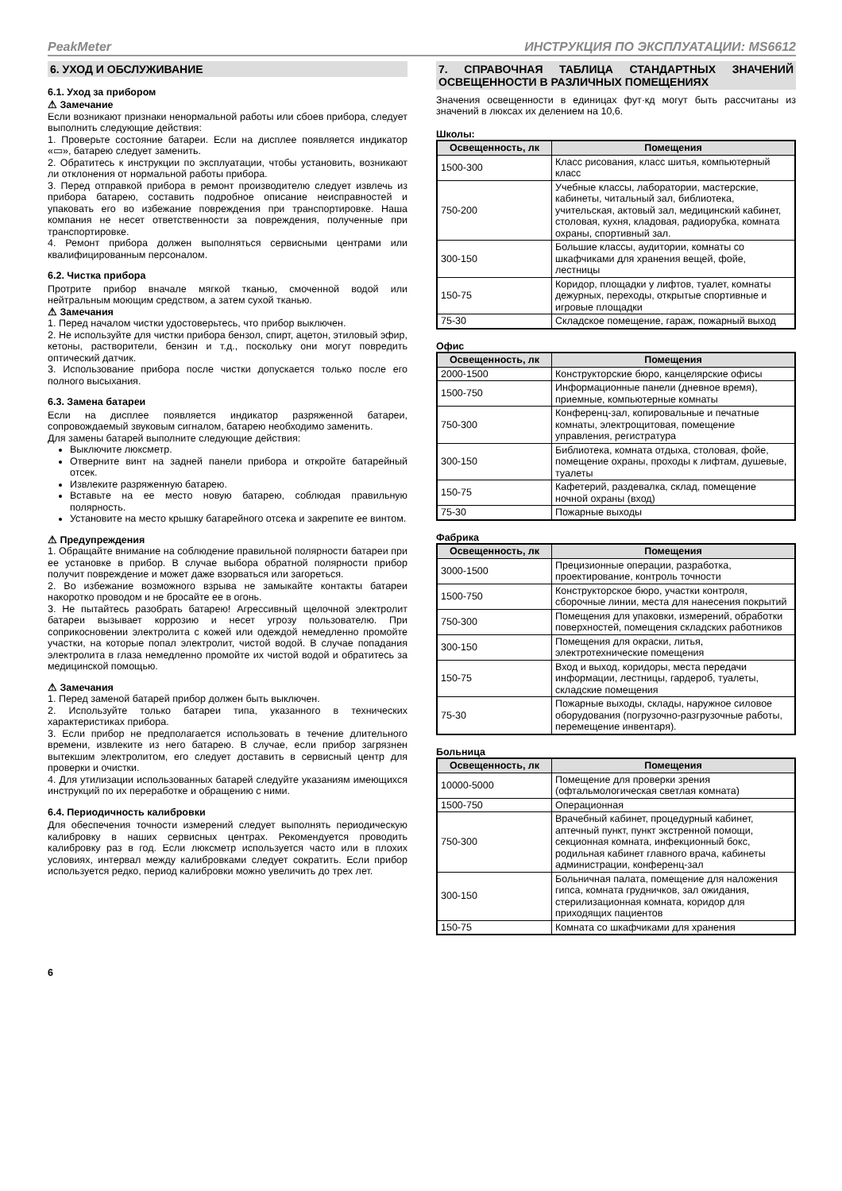PeakMeter ИНСТРУКЦИЯ ПО ЭКСПЛУАТАЦИИ: MS6612
6. УХОД И ОБСЛУЖИВАНИЕ
6.1. Уход за прибором
⚠ Замечание
Если возникают признаки ненормальной работы или сбоев прибора, следует выполнить следующие действия:
1. Проверьте состояние батареи. Если на дисплее появляется индикатор «▭», батарею следует заменить.
2. Обратитесь к инструкции по эксплуатации, чтобы установить, возникают ли отклонения от нормальной работы прибора.
3. Перед отправкой прибора в ремонт производителю следует извлечь из прибора батарею, составить подробное описание неисправностей и упаковать его во избежание повреждения при транспортировке. Наша компания не несет ответственности за повреждения, полученные при транспортировке.
4. Ремонт прибора должен выполняться сервисными центрами или квалифицированным персоналом.
6.2. Чистка прибора
Протрите прибор вначале мягкой тканью, смоченной водой или нейтральным моющим средством, а затем сухой тканью.
⚠ Замечания
1. Перед началом чистки удостоверьтесь, что прибор выключен.
2. Не используйте для чистки прибора бензол, спирт, ацетон, этиловый эфир, кетоны, растворители, бензин и т.д., поскольку они могут повредить оптический датчик.
3. Использование прибора после чистки допускается только после его полного высыхания.
6.3. Замена батареи
Если на дисплее появляется индикатор разряженной батареи, сопровождаемый звуковым сигналом, батарею необходимо заменить.
Для замены батарей выполните следующие действия:
Выключите люксметр.
Отверните винт на задней панели прибора и откройте батарейный отсек.
Извлеките разряженную батарею.
Вставьте на ее место новую батарею, соблюдая правильную полярность.
Установите на место крышку батарейного отсека и закрепите ее винтом.
⚠ Предупреждения
1. Обращайте внимание на соблюдение правильной полярности батареи при ее установке в прибор. В случае выбора обратной полярности прибор получит повреждение и может даже взорваться или загореться.
2. Во избежание возможного взрыва не замыкайте контакты батареи накоротко проводом и не бросайте ее в огонь.
3. Не пытайтесь разобрать батарею! Агрессивный щелочной электролит батареи вызывает коррозию и несет угрозу пользователю. При соприкосновении электролита с кожей или одеждой немедленно промойте участки, на которые попал электролит, чистой водой. В случае попадания электролита в глаза немедленно промойте их чистой водой и обратитесь за медицинской помощью.
⚠ Замечания
1. Перед заменой батарей прибор должен быть выключен.
2. Используйте только батареи типа, указанного в технических характеристиках прибора.
3. Если прибор не предполагается использовать в течение длительного времени, извлеките из него батарею. В случае, если прибор загрязнен вытекшим электролитом, его следует доставить в сервисный центр для проверки и очистки.
4. Для утилизации использованных батарей следуйте указаниям имеющихся инструкций по их переработке и обращению с ними.
6.4. Периодичность калибровки
Для обеспечения точности измерений следует выполнять периодическую калибровку в наших сервисных центрах. Рекомендуется проводить калибровку раз в год. Если люксметр используется часто или в плохих условиях, интервал между калибровками следует сократить. Если прибор используется редко, период калибровки можно увеличить до трех лет.
7. СПРАВОЧНАЯ ТАБЛИЦА СТАНДАРТНЫХ ЗНАЧЕНИЙ ОСВЕЩЕННОСТИ В РАЗЛИЧНЫХ ПОМЕЩЕНИЯХ
Значения освещенности в единицах фут·кд могут быть рассчитаны из значений в люксах их делением на 10,6.
Школы:
| Освещенность, лк | Помещения |
| --- | --- |
| 1500-300 | Класс рисования, класс шитья, компьютерный класс |
| 750-200 | Учебные классы, лаборатории, мастерские, кабинеты, читальный зал, библиотека, учительская, актовый зал, медицинский кабинет, столовая, кухня, кладовая, радиорубка, комната охраны, спортивный зал. |
| 300-150 | Большие классы, аудитории, комнаты со шкафчиками для хранения вещей, фойе, лестницы |
| 150-75 | Коридор, площадки у лифтов, туалет, комнаты дежурных, переходы, открытые спортивные и игровые площадки |
| 75-30 | Складское помещение, гараж, пожарный выход |
Офис
| Освещенность, лк | Помещения |
| --- | --- |
| 2000-1500 | Конструкторские бюро, канцелярские офисы |
| 1500-750 | Информационные панели (дневное время), приемные, компьютерные комнаты |
| 750-300 | Конференц-зал, копировальные и печатные комнаты, электрощитовая, помещение управления, регистратура |
| 300-150 | Библиотека, комната отдыха, столовая, фойе, помещение охраны, проходы к лифтам, душевые, туалеты |
| 150-75 | Кафетерий, раздевалка, склад, помещение ночной охраны (вход) |
| 75-30 | Пожарные выходы |
Фабрика
| Освещенность, лк | Помещения |
| --- | --- |
| 3000-1500 | Прецизионные операции, разработка, проектирование, контроль точности |
| 1500-750 | Конструкторское бюро, участки контроля, сборочные линии, места для нанесения покрытий |
| 750-300 | Помещения для упаковки, измерений, обработки поверхностей, помещения складских работников |
| 300-150 | Помещения для окраски, литья, электротехнические помещения |
| 150-75 | Вход и выход, коридоры, места передачи информации, лестницы, гардероб, туалеты, складские помещения |
| 75-30 | Пожарные выходы, склады, наружное силовое оборудования (погрузочно-разгрузочные работы, перемещение инвентаря). |
Больница
| Освещенность, лк | Помещения |
| --- | --- |
| 10000-5000 | Помещение для проверки зрения (офтальмологическая светлая комната) |
| 1500-750 | Операционная |
| 750-300 | Врачебный кабинет, процедурный кабинет, аптечный пункт, пункт экстренной помощи, секционная комната, инфекционный бокс, родильная кабинет главного врача, кабинеты администрации, конференц-зал |
| 300-150 | Больничная палата, помещение для наложения гипса, комната грудничков, зал ожидания, стерилизационная комната, коридор для приходящих пациентов |
| 150-75 | Комната со шкафчиками для хранения |
6